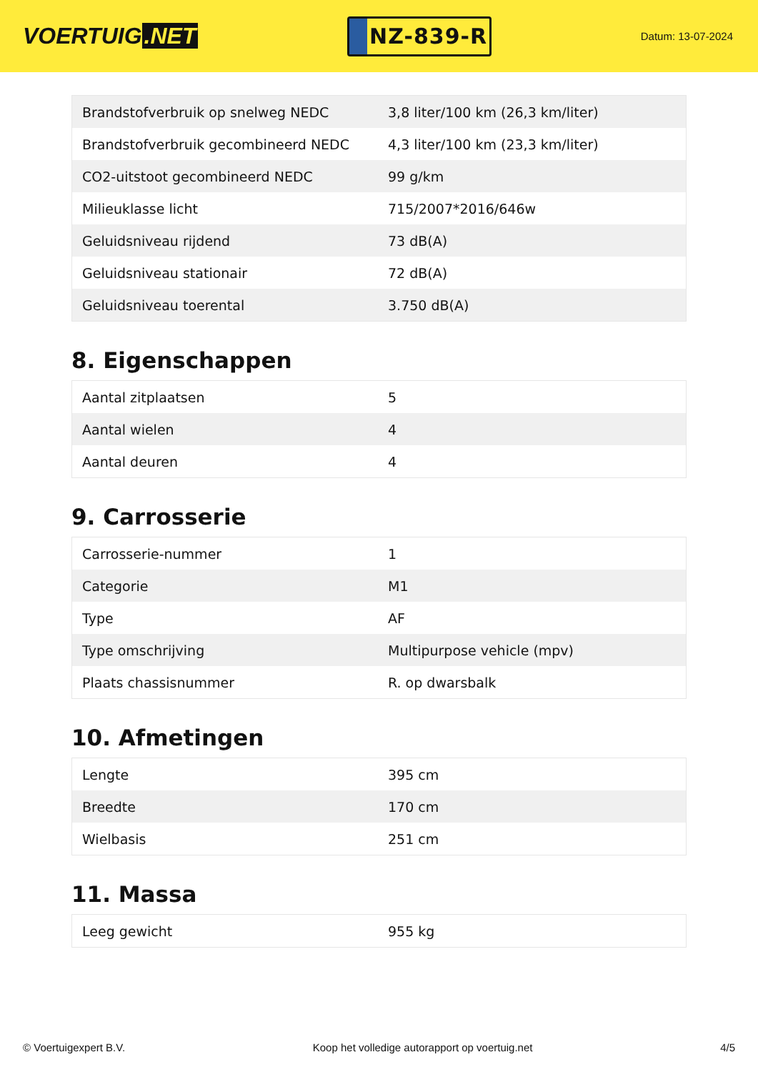VOERTUIG.NET
NZ-839-R
Datum: 13-07-2024
| Brandstofverbruik op snelweg NEDC | 3,8 liter/100 km (26,3 km/liter) |
| Brandstofverbruik gecombineerd NEDC | 4,3 liter/100 km (23,3 km/liter) |
| CO2-uitstoot gecombineerd NEDC | 99 g/km |
| Milieuklasse licht | 715/2007*2016/646w |
| Geluidsniveau rijdend | 73 dB(A) |
| Geluidsniveau stationair | 72 dB(A) |
| Geluidsniveau toerental | 3.750 dB(A) |
8. Eigenschappen
| Aantal zitplaatsen | 5 |
| Aantal wielen | 4 |
| Aantal deuren | 4 |
9. Carrosserie
| Carrosserie-nummer | 1 |
| Categorie | M1 |
| Type | AF |
| Type omschrijving | Multipurpose vehicle (mpv) |
| Plaats chassisnummer | R. op dwarsbalk |
10. Afmetingen
| Lengte | 395 cm |
| Breedte | 170 cm |
| Wielbasis | 251 cm |
11. Massa
| Leeg gewicht | 955 kg |
© Voertuigexpert B.V. Koop het volledige autorapport op voertuig.net 4/5